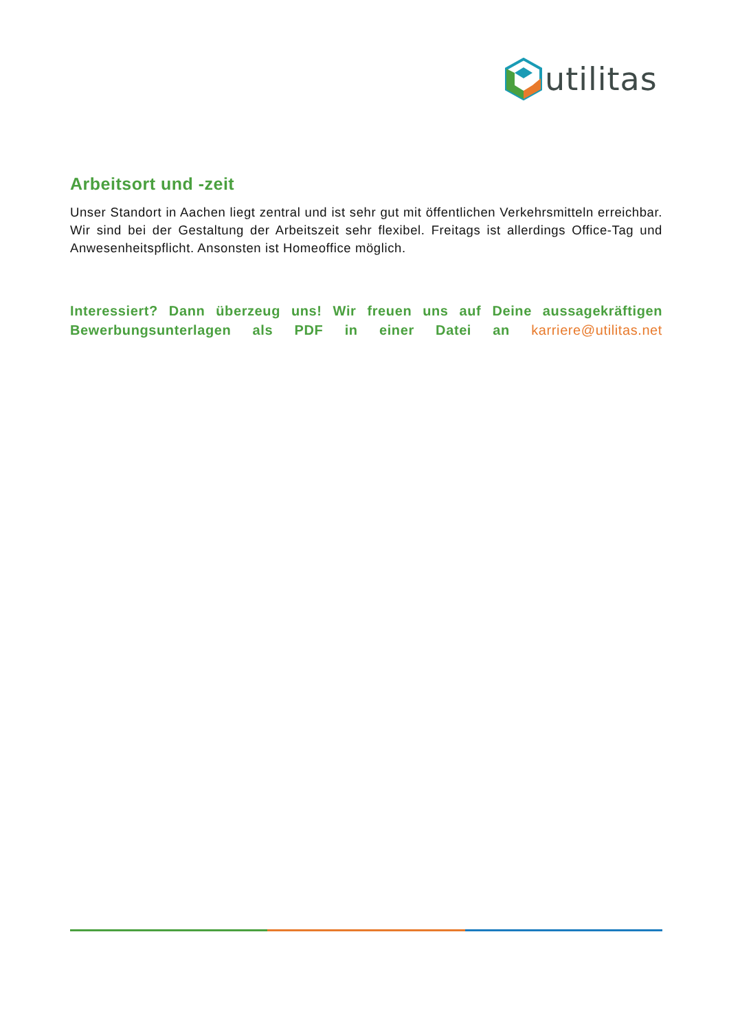utilitas
Arbeitsort und -zeit
Unser Standort in Aachen liegt zentral und ist sehr gut mit öffentlichen Verkehrsmitteln erreichbar. Wir sind bei der Gestaltung der Arbeitszeit sehr flexibel. Freitags ist allerdings Office-Tag und Anwesenheitspflicht. Ansonsten ist Homeoffice möglich.
Interessiert? Dann überzeug uns! Wir freuen uns auf Deine aussagekräftigen Bewerbungsunterlagen als PDF in einer Datei an karriere@utilitas.net